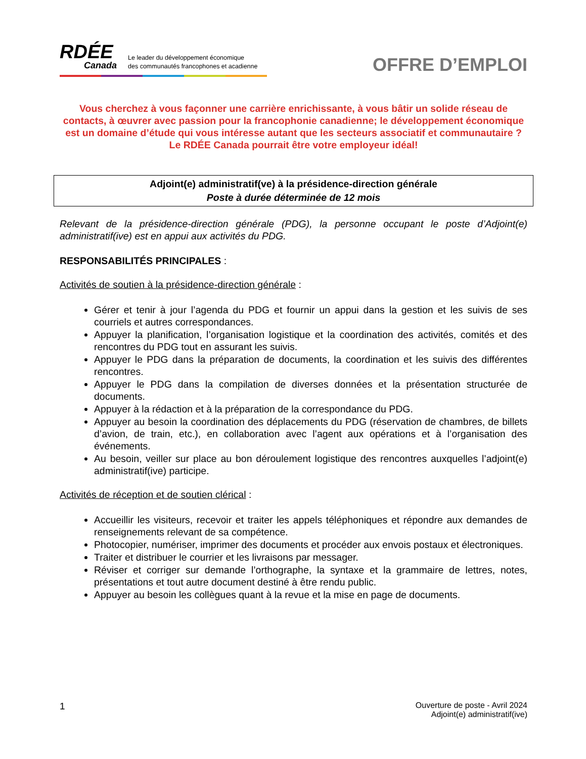RDÉE
Canada
Le leader du développement économique
des communautés francophones et acadienne
OFFRE D’EMPLOI
Vous cherchez à vous façonner une carrière enrichissante, à vous bâtir un solide réseau de contacts, à œuvrer avec passion pour la francophonie canadienne; le développement économique est un domaine d’étude qui vous intéresse autant que les secteurs associatif et communautaire ?
Le RDÉE Canada pourrait être votre employeur idéal!
Adjoint(e) administratif(ve) à la présidence-direction générale
Poste à durée déterminée de 12 mois
Relevant de la présidence-direction générale (PDG), la personne occupant le poste d’Adjoint(e) administratif(ive) est en appui aux activités du PDG.
RESPONSABILITÉS PRINCIPALES :
Activités de soutien à la présidence-direction générale :
Gérer et tenir à jour l’agenda du PDG et fournir un appui dans la gestion et les suivis de ses courriels et autres correspondances.
Appuyer la planification, l’organisation logistique et la coordination des activités, comités et des rencontres du PDG tout en assurant les suivis.
Appuyer le PDG dans la préparation de documents, la coordination et les suivis des différentes rencontres.
Appuyer le PDG dans la compilation de diverses données et la présentation structurée de documents.
Appuyer à la rédaction et à la préparation de la correspondance du PDG.
Appuyer au besoin la coordination des déplacements du PDG (réservation de chambres, de billets d’avion, de train, etc.), en collaboration avec l’agent aux opérations et à l’organisation des événements.
Au besoin, veiller sur place au bon déroulement logistique des rencontres auxquelles l’adjoint(e) administratif(ive) participe.
Activités de réception et de soutien clérical :
Accueillir les visiteurs, recevoir et traiter les appels téléphoniques et répondre aux demandes de renseignements relevant de sa compétence.
Photocopier, numériser, imprimer des documents et procéder aux envois postaux et électroniques.
Traiter et distribuer le courrier et les livraisons par messager.
Réviser et corriger sur demande l’orthographe, la syntaxe et la grammaire de lettres, notes, présentations et tout autre document destiné à être rendu public.
Appuyer au besoin les collègues quant à la revue et la mise en page de documents.
1
Ouverture de poste - Avril 2024
Adjoint(e) administratif(ive)